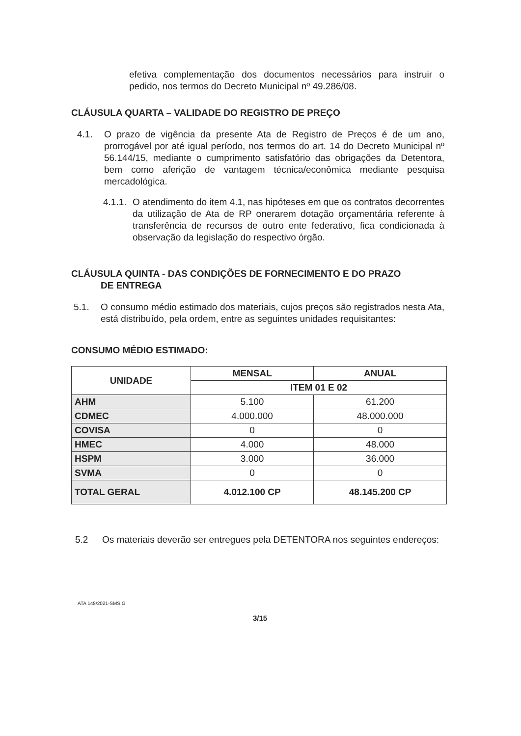efetiva complementação dos documentos necessários para instruir o pedido, nos termos do Decreto Municipal nº 49.286/08.
CLÁUSULA QUARTA – VALIDADE DO REGISTRO DE PREÇO
4.1. O prazo de vigência da presente Ata de Registro de Preços é de um ano, prorrogável por até igual período, nos termos do art. 14 do Decreto Municipal nº 56.144/15, mediante o cumprimento satisfatório das obrigações da Detentora, bem como aferição de vantagem técnica/econômica mediante pesquisa mercadológica.
4.1.1.
O atendimento do item 4.1, nas hipóteses em que os contratos decorrentes da utilização de Ata de RP onerarem dotação orçamentária referente à transferência de recursos de outro ente federativo, fica condicionada à observação da legislação do respectivo órgão.
CLÁUSULA QUINTA - DAS CONDIÇÕES DE FORNECIMENTO E DO PRAZO
DE ENTREGA
5.1. O consumo médio estimado dos materiais, cujos preços são registrados nesta Ata, está distribuído, pela ordem, entre as seguintes unidades requisitantes:
CONSUMO MÉDIO ESTIMADO:
| UNIDADE | MENSAL | ANUAL |
| --- | --- | --- |
| | ITEM 01 E 02 | |
| AHM | 5.100 | 61.200 |
| CDMEC | 4.000.000 | 48.000.000 |
| COVISA | 0 | 0 |
| HMEC | 4.000 | 48.000 |
| HSPM | 3.000 | 36.000 |
| SVMA | 0 | 0 |
| TOTAL GERAL | 4.012.100 CP | 48.145.200 CP |
5.2 Os materiais deverão ser entregues pela DETENTORA nos seguintes endereços:
ATA 148/2021-SMS.G
3/15